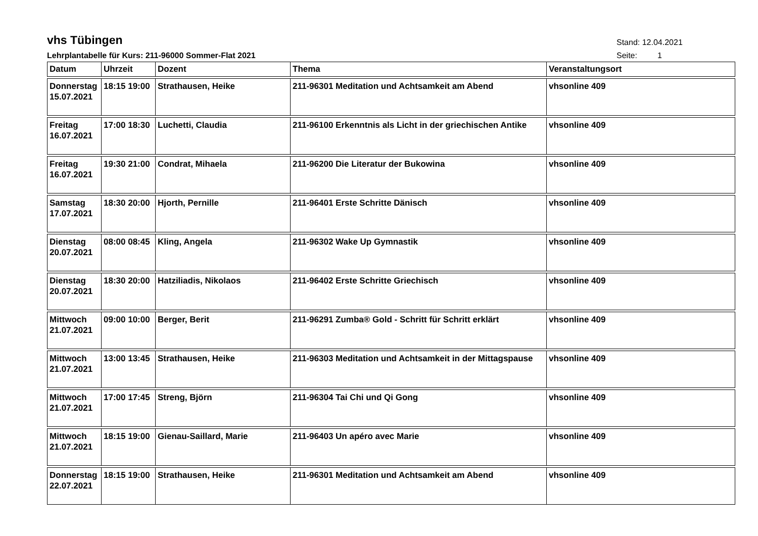vhs Tübingen
Stand: 12.04.2021
Lehrplantabelle für Kurs: 211-96000 Sommer-Flat 2021
Seite: 1
| Datum | Uhrzeit | Dozent | Thema | Veranstaltungsort |
| --- | --- | --- | --- | --- |
| Donnerstag 15.07.2021 | 18:15 19:00 | Strathausen, Heike | 211-96301 Meditation und Achtsamkeit am Abend | vhsonline 409 |
| Freitag 16.07.2021 | 17:00 18:30 | Luchetti, Claudia | 211-96100 Erkenntnis als Licht in der griechischen Antike | vhsonline 409 |
| Freitag 16.07.2021 | 19:30 21:00 | Condrat, Mihaela | 211-96200 Die Literatur der Bukowina | vhsonline 409 |
| Samstag 17.07.2021 | 18:30 20:00 | Hjorth, Pernille | 211-96401 Erste Schritte Dänisch | vhsonline 409 |
| Dienstag 20.07.2021 | 08:00 08:45 | Kling, Angela | 211-96302 Wake Up Gymnastik | vhsonline 409 |
| Dienstag 20.07.2021 | 18:30 20:00 | Hatziliadis, Nikolaos | 211-96402 Erste Schritte Griechisch | vhsonline 409 |
| Mittwoch 21.07.2021 | 09:00 10:00 | Berger, Berit | 211-96291 Zumba® Gold - Schritt für Schritt erklärt | vhsonline 409 |
| Mittwoch 21.07.2021 | 13:00 13:45 | Strathausen, Heike | 211-96303 Meditation und Achtsamkeit in der Mittagspause | vhsonline 409 |
| Mittwoch 21.07.2021 | 17:00 17:45 | Streng, Björn | 211-96304 Tai Chi und Qi Gong | vhsonline 409 |
| Mittwoch 21.07.2021 | 18:15 19:00 | Gienau-Saillard, Marie | 211-96403 Un apéro avec Marie | vhsonline 409 |
| Donnerstag 22.07.2021 | 18:15 19:00 | Strathausen, Heike | 211-96301 Meditation und Achtsamkeit am Abend | vhsonline 409 |